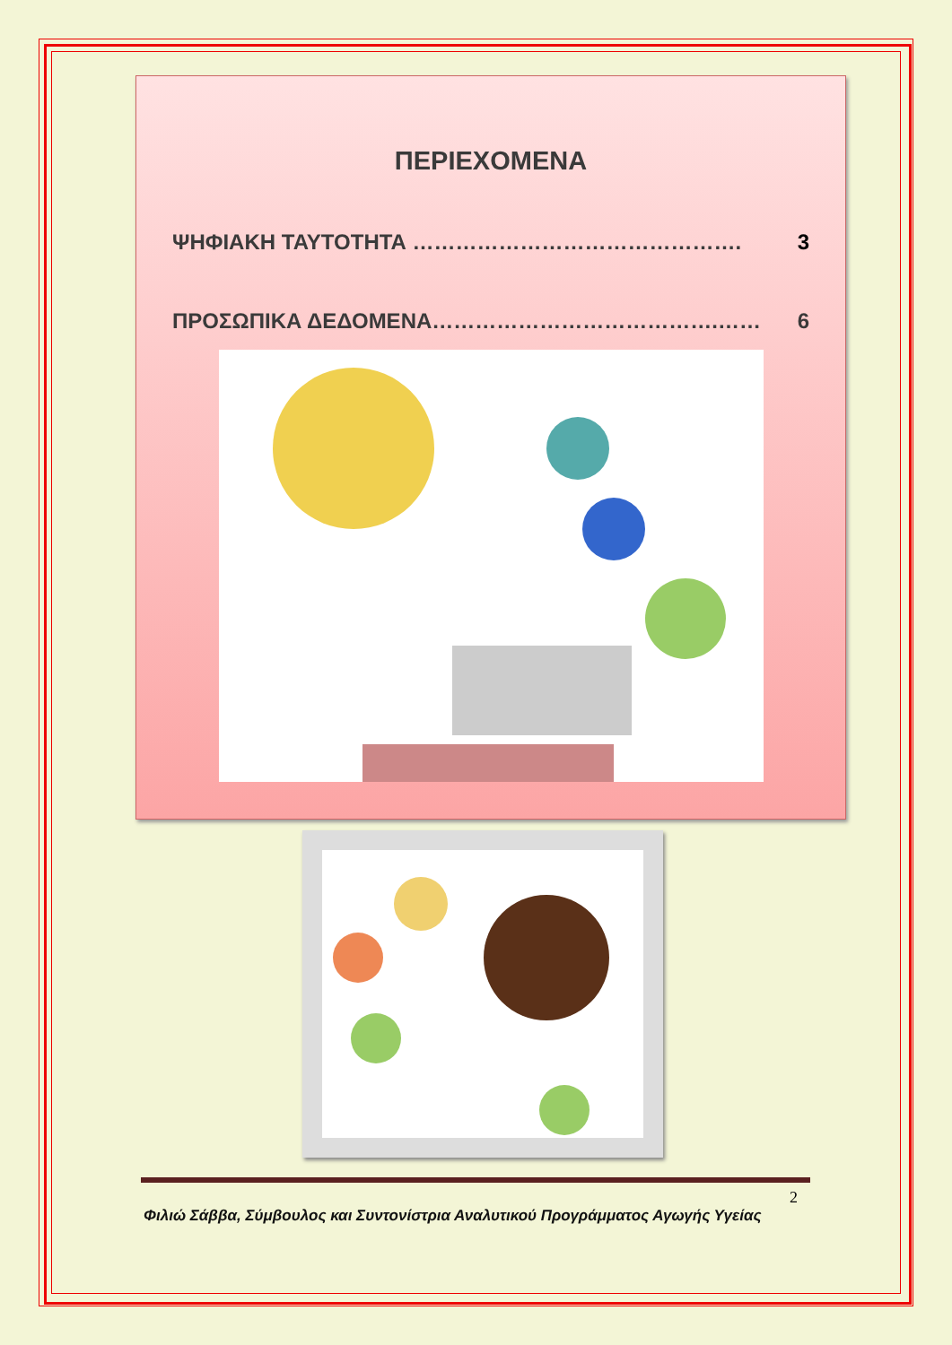ΠΕΡΙΕΧΟΜΕΝΑ
ΨΗΦΙΑΚΗ ΤΑΥΤΟΤΗΤΑ ………………………………………. 3
ΠΡΟΣΩΠΙΚΑ ΔΕΔΟΜΕΝΑ………………………………….…… 6
2
Φιλιώ Σάββα, Σύμβουλος και Συντονίστρια Αναλυτικού Προγράμματος Αγωγής Υγείας